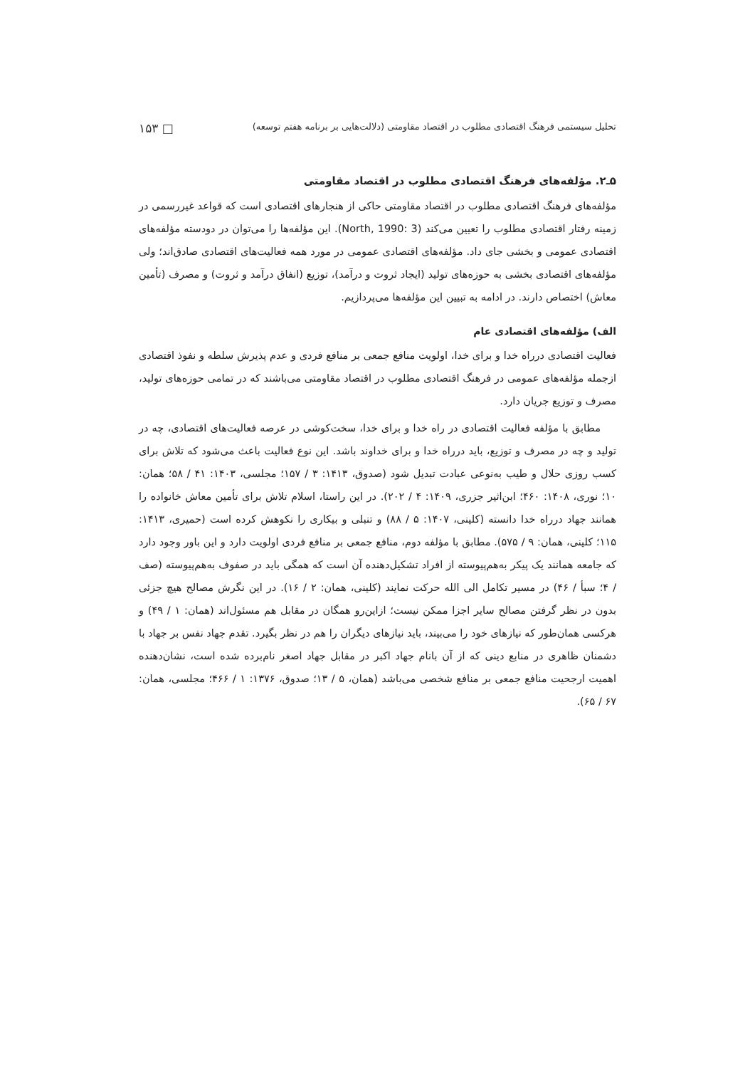تحلیل سیستمی فرهنگ اقتصادی مطلوب در اقتصاد مقاومتی (دلالت‌هایی بر برنامه هفتم توسعه) □ ۱۵۳
۵ـ۲. مؤلفه‌های فرهنگ اقتصادی مطلوب در اقتصاد مقاومتی
مؤلفه‌های فرهنگ اقتصادی مطلوب در اقتصاد مقاومتی حاکی از هنجارهای اقتصادی است که قواعد غیررسمی در زمینه رفتار اقتصادی مطلوب را تعیین می‌کند (North, 1990: 3). این مؤلفه‌ها را می‌توان در دودسته مؤلفه‌های اقتصادی عمومی و بخشی جای داد. مؤلفه‌های اقتصادی عمومی در مورد همه فعالیت‌های اقتصادی صادق‌اند؛ ولی مؤلفه‌های اقتصادی بخشی به حوزه‌های تولید (ایجاد ثروت و درآمد)، توزیع (انفاق درآمد و ثروت) و مصرف (تأمین معاش) اختصاص دارند. در ادامه به تبیین این مؤلفه‌ها می‌پردازیم.
الف) مؤلفه‌های اقتصادی عام
فعالیت اقتصادی درراه خدا و برای خدا، اولویت منافع جمعی بر منافع فردی و عدم پذیرش سلطه و نفوذ اقتصادی ازجمله مؤلفه‌های عمومی در فرهنگ اقتصادی مطلوب در اقتصاد مقاومتی می‌باشند که در تمامی حوزه‌های تولید، مصرف و توزیع جریان دارد.
مطابق با مؤلفه فعالیت اقتصادی در راه خدا و برای خدا، سخت‌کوشی در عرصه فعالیت‌های اقتصادی، چه در تولید و چه در مصرف و توزیع، باید درراه خدا و برای خداوند باشد. این نوع فعالیت باعث می‌شود که تلاش برای کسب روزی حلال و طیب به‌نوعی عبادت تبدیل شود (صدوق، ۱۴۱۳: ۳ / ۱۵۷؛ مجلسی، ۱۴۰۳: ۴۱ / ۵۸؛ همان: ۱۰؛ نوری، ۱۴۰۸: ۴۶۰؛ ابن‌اثیر جزری، ۱۴۰۹: ۴ / ۲۰۲). در این راستا، اسلام تلاش برای تأمین معاش خانواده را همانند جهاد درراه خدا دانسته (کلینی، ۱۴۰۷: ۵ / ۸۸) و تنبلی و بیکاری را نکوهش کرده است (حمیری، ۱۴۱۳: ۱۱۵؛ کلینی، همان: ۹ / ۵۷۵). مطابق با مؤلفه دوم، منافع جمعی بر منافع فردی اولویت دارد و این باور وجود دارد که جامعه همانند یک پیکر به‌هم‌پیوسته از افراد تشکیل‌دهنده آن است که همگی باید در صفوف به‌هم‌پیوسته (صف / ۴؛ سبأ / ۴۶) در مسیر تکامل الی الله حرکت نمایند (کلینی، همان: ۲ / ۱۶). در این نگرش مصالح هیچ جزئی بدون در نظر گرفتن مصالح سایر اجزا ممکن نیست؛ ازاین‌رو همگان در مقابل هم مسئول‌اند (همان: ۱ / ۴۹) و هرکسی همان‌طور که نیازهای خود را می‌بیند، باید نیازهای دیگران را هم در نظر بگیرد. تقدم جهاد نفس بر جهاد با دشمنان ظاهری در منابع دینی که از آن بانام جهاد اکبر در مقابل جهاد اصغر نام‌برده شده است، نشان‌دهنده اهمیت ارجحیت منافع جمعی بر منافع شخصی می‌باشد (همان، ۵ / ۱۳؛ صدوق، ۱۳۷۶: ۱ / ۴۶۶؛ مجلسی، همان: ۶۷ / ۶۵).